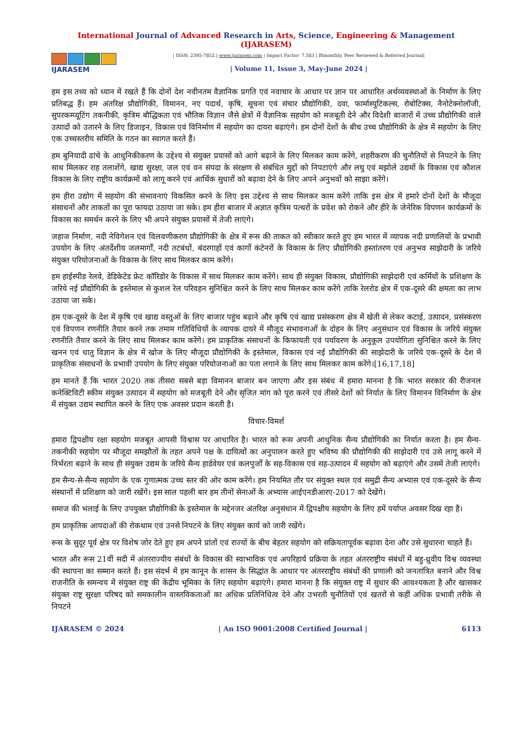International Journal of Advanced Research in Arts, Science, Engineering & Management (IJARASEM)
IJARASEM
| ISSN: 2395-7852 | www.ijarasem.com | Impact Factor: 7.583 | Bimonthly, Peer Reviewed & Referred Journal|
| Volume 11, Issue 3, May-June 2024 |
हम इस तथ्य को ध्यान में रखते हैं कि दोनों देश नवीनतम वैज्ञानिक प्रगति एवं नवाचार के आधार पर ज्ञान पर आधारित अर्थव्यवस्थाओं के निर्माण के लिए प्रतिबद्ध हैं। हम अंतरिक्ष प्रौद्योगिकी, विमानन, नए पदार्थ, कृषि, सूचना एवं संचार प्रौद्योगिकी, दवा, फार्मास्युटिकल्स, रोबोटिक्स, नैनोटेक्नोलॉजी, सुपरकम्प्यूटिंग तकनीकी, कृत्रिम बौद्धिकता एवं भौतिक विज्ञान जैसे क्षेत्रों में वैज्ञानिक सहयोग को मजबूती देने और विदेशी बाजारों में उच्च प्रौद्योगिकी वाले उत्पादों को उतारने के लिए डिजाइन, विकास एवं विनिर्माण में सहयोग का दायरा बढ़ाएंगे। हम दोनों देशों के बीच उच्च प्रौद्योगिकी के क्षेत्र में सहयोग के लिए एक उच्चस्तरीय समिति के गठन का स्वागत करते हैं।
हम बुनियादी ढांचे के आधुनिकीकरण के उद्देश्य से संयुक्त प्रयासों को आगे बढ़ाने के लिए मिलकर काम करेंगे, शहरीकरण की चुनौतियों से निपटने के लिए साथ मिलकर राह तलाशेंगे, खाद्य सुरक्षा, जल एवं वन संपदा के संरक्षण से संबंधित मुद्दों को निपटाएंगे और लघु एवं मझोले उद्यमों के विकास एवं कौशल विकास के लिए राष्ट्रीय कार्यक्रमों को लागू करने एवं आर्थिक सुधारों को बढ़ावा देने के लिए अपने अनुभवों को साझा करेंगे।
हम हीरा उद्योग में सहयोग की संभावनाएं विकसित करने के लिए इस उद्देश्य से साथ मिलकर काम करेंगे ताकि इस क्षेत्र में हमारे दोनों देशों के मौजूदा संसाधनों और ताकतों का पूरा फायदा उठाया जा सके। हम हीरा बाजार में अज्ञात कृत्रिम पत्थरों के प्रवेश को रोकने और हीरे के जेनेरिक विपणन कार्यक्रमों के विकास का समर्थन करने के लिए भी अपने संयुक्त प्रयासों में तेजी लाएंगे।
जहाज निर्माण, नदी नेविगेशन एवं विलवणीकरण प्रौद्योगिकी के क्षेत्र में रूस की ताकत को स्वीकार करते हुए हम भारत में व्यापक नदी प्रणालियों के प्रभावी उपयोग के लिए अंतर्देशीय जलमार्गों, नदी तटबंधों, बंदरगाहों एवं कार्गो कंटेनरों के विकास के लिए प्रौद्योगिकी हस्तांतरण एवं अनुभव साझेदारी के जरिये संयुक्त परियोजनाओं के विकास के लिए साथ मिलकर काम करेंगे।
हम हाईस्पीड रेलवे, डेडिकेटेड फ्रेट कॉरिडोर के विकास में साथ मिलकर काम करेंगे। साथ ही संयुक्त विकास, प्रौद्योगिकी साझेदारी एवं कर्मियों के प्रशिक्षण के जरिये नई प्रौद्योगिकी के इस्तेमाल से कुशल रेल परिवहन सुनिश्चित करने के लिए साथ मिलकर काम करेंगे ताकि रेलरोड क्षेत्र में एक-दूसरे की क्षमता का लाभ उठाया जा सके।
हम एक-दूसरे के देश में कृषि एवं खाद्य वस्तुओं के लिए बाजार पहुंच बढ़ाने और कृषि एवं खाद्य प्रसंस्करण क्षेत्र में खेती से लेकर कटाई, उत्पादन, प्रसंस्करण एवं विपणन रणनीति तैयार करने तक तमाम गतिविधियों के व्यापक दायरे में मौजूद संभावनाओं के दोहन के लिए अनुसंधान एवं विकास के जरिये संयुक्त रणनीति तैयार करने के लिए साथ मिलकर काम करेंगे। हम प्राकृतिक संसाधनों के किफायती एवं पर्यावरण के अनुकूल उपयोगिता सुनिश्चित करने के लिए खनन एवं धातु विज्ञान के क्षेत्र में खोज के लिए मौजूदा प्रौद्योगिकी के इस्तेमाल, विकास एवं नई प्रौद्योगिकी की साझेदारी के जरिये एक-दूसरे के देश में प्राकृतिक संसाधनों के प्रभावी उपयोग के लिए संयुक्त परियोजनाओं का पता लगाने के लिए साथ मिलकर काम करेंगे।[16,17,18]
हम मानते हैं कि भारत 2020 तक तीसरा सबसे बड़ा विमानन बाजार बन जाएगा और इस संबंध में हमारा मानना है कि भारत सरकार की रीजनल कनेक्टिविटी स्कीम संयुक्त उत्पादन में सहयोग को मजबूती देने और सृजित मांग को पूरा करने एवं तीसरे देशों को निर्यात के लिए विमानन विनिर्माण के क्षेत्र में संयुक्त उद्यम स्थापित करने के लिए एक अवसर प्रदान करती है।
विचार-विमर्श
हमारा द्विपक्षीय रक्षा सहयोग मजबूत आपसी विश्वास पर आधारित है। भारत को रूस अपनी आधुनिक सैन्य प्रौद्योगिकी का निर्यात करता है। हम सैन्य-तकनीकी सहयोग पर मौजूदा समझौतों के तहत अपने पक्ष के दायित्वों का अनुपालन करते हुए भविष्य की प्रौद्योगिकी की साझेदारी एवं उसे लागू करने में निर्भरता बढ़ाने के साथ ही संयुक्त उद्यम के जरिये सैन्य हार्डवेयर एवं कलपुर्जों के सह-विकास एवं सह-उत्पादन में सहयोग को बढ़ाएंगे और उसमें तेजी लाएंगे।
हम सैन्य-से-सैन्य सहयोग के एक गुणात्मक उच्च स्तर की ओर काम करेंगे। हम नियमित तौर पर संयुक्त स्थल एवं समुद्री सैन्य अभ्यास एवं एक-दूसरे के सैन्य संस्थानों में प्रशिक्षण को जारी रखेंगे। इस साल पहली बार हम तीनों सेनाओं के अभ्यास आईएनडीआरए-2017 को देखेंगे।
समाज की भलाई के लिए उपयुक्त प्रौद्योगिकी के इस्तेमाल के मद्देनजर अंतरिक्ष अनुसंधान में द्विपक्षीय सहयोग के लिए हमें पर्याप्त अवसर दिख रहा है।
हम प्राकृतिक आपदाओं की रोकथाम एवं उनसे निपटने के लिए संयुक्त कार्य को जारी रखेंगे।
रूस के सुदूर पूर्व क्षेत्र पर विशेष जोर देते हुए हम अपने प्रांतों एवं राज्यों के बीच बेहतर सहयोग को सक्रियतापूर्वक बढ़ावा देना और उसे सुधारना चाहते हैं।
भारत और रूस 21वीं सदी में अंतरराज्यीय संबंधों के विकास की स्वाभाविक एवं अपरिहार्य प्रक्रिया के तहत अंतरराष्ट्रीय संबंधों में बहु-ध्रुवीय विश्व व्यवस्था की स्थापना का सम्मान करते हैं। इस संदर्भ में हम कानून के शासन के सिद्धांत के आधार पर अंतरराष्ट्रीय संबंधों की प्रणाली को जनतांत्रित बनाने और विश्व राजनीति के समन्वय में संयुक्त राष्ट्र की केंद्रीय भूमिका के लिए सहयोग बढ़ाएंगे। हमारा मानना है कि संयुक्त राष्ट्र में सुधार की आवश्यकता है और खासकर संयुक्त राष्ट्र सुरक्षा परिषद को समकालीन वास्तविकताओं का अधिक प्रतिनिधित्व देने और उभरती चुनौतियों एवं खतरों से कहीं अधिक प्रभावी तरीके से निपटने
IJARASEM © 2024 | An ISO 9001:2008 Certified Journal | 6113